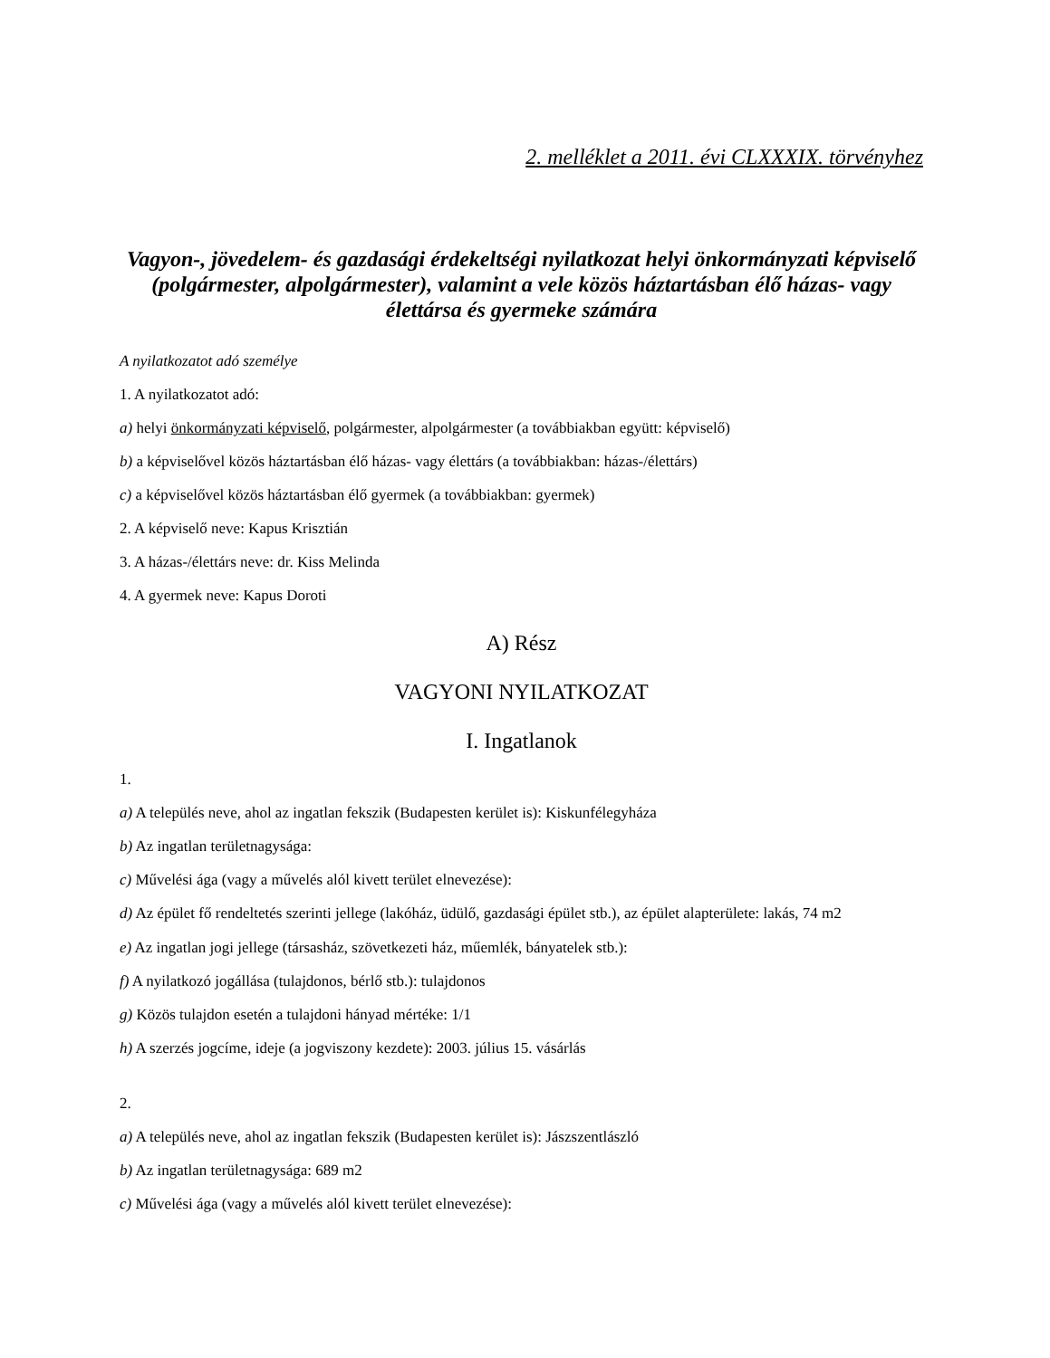2. melléklet a 2011. évi CLXXXIX. törvényhez
Vagyon-, jövedelem- és gazdasági érdekeltségi nyilatkozat helyi önkormányzati képviselő (polgármester, alpolgármester), valamint a vele közös háztartásban élő házas- vagy élettársa és gyermeke számára
A nyilatkozatot adó személye
1. A nyilatkozatot adó:
a) helyi önkormányzati képviselő, polgármester, alpolgármester (a továbbiakban együtt: képviselő)
b) a képviselővel közös háztartásban élő házas- vagy élettárs (a továbbiakban: házas-/élettárs)
c) a képviselővel közös háztartásban élő gyermek (a továbbiakban: gyermek)
2. A képviselő neve: Kapus Krisztián
3. A házas-/élettárs neve: dr. Kiss Melinda
4. A gyermek neve: Kapus Doroti
A) Rész
VAGYONI NYILATKOZAT
I. Ingatlanok
1.
a) A település neve, ahol az ingatlan fekszik (Budapesten kerület is): Kiskunfélegyháza
b) Az ingatlan területnagysága:
c) Művelési ága (vagy a művelés alól kivett terület elnevezése):
d) Az épület fő rendeltetés szerinti jellege (lakóház, üdülő, gazdasági épület stb.), az épület alapterülete: lakás, 74 m2
e) Az ingatlan jogi jellege (társasház, szövetkezeti ház, műemlék, bányatelek stb.):
f) A nyilatkozó jogállása (tulajdonos, bérlő stb.): tulajdonos
g) Közös tulajdon esetén a tulajdoni hányad mértéke: 1/1
h) A szerzés jogcíme, ideje (a jogviszony kezdete): 2003. július 15. vásárlás
2.
a) A település neve, ahol az ingatlan fekszik (Budapesten kerület is): Jászszentlászló
b) Az ingatlan területnagysága: 689 m2
c) Művelési ága (vagy a művelés alól kivett terület elnevezése):